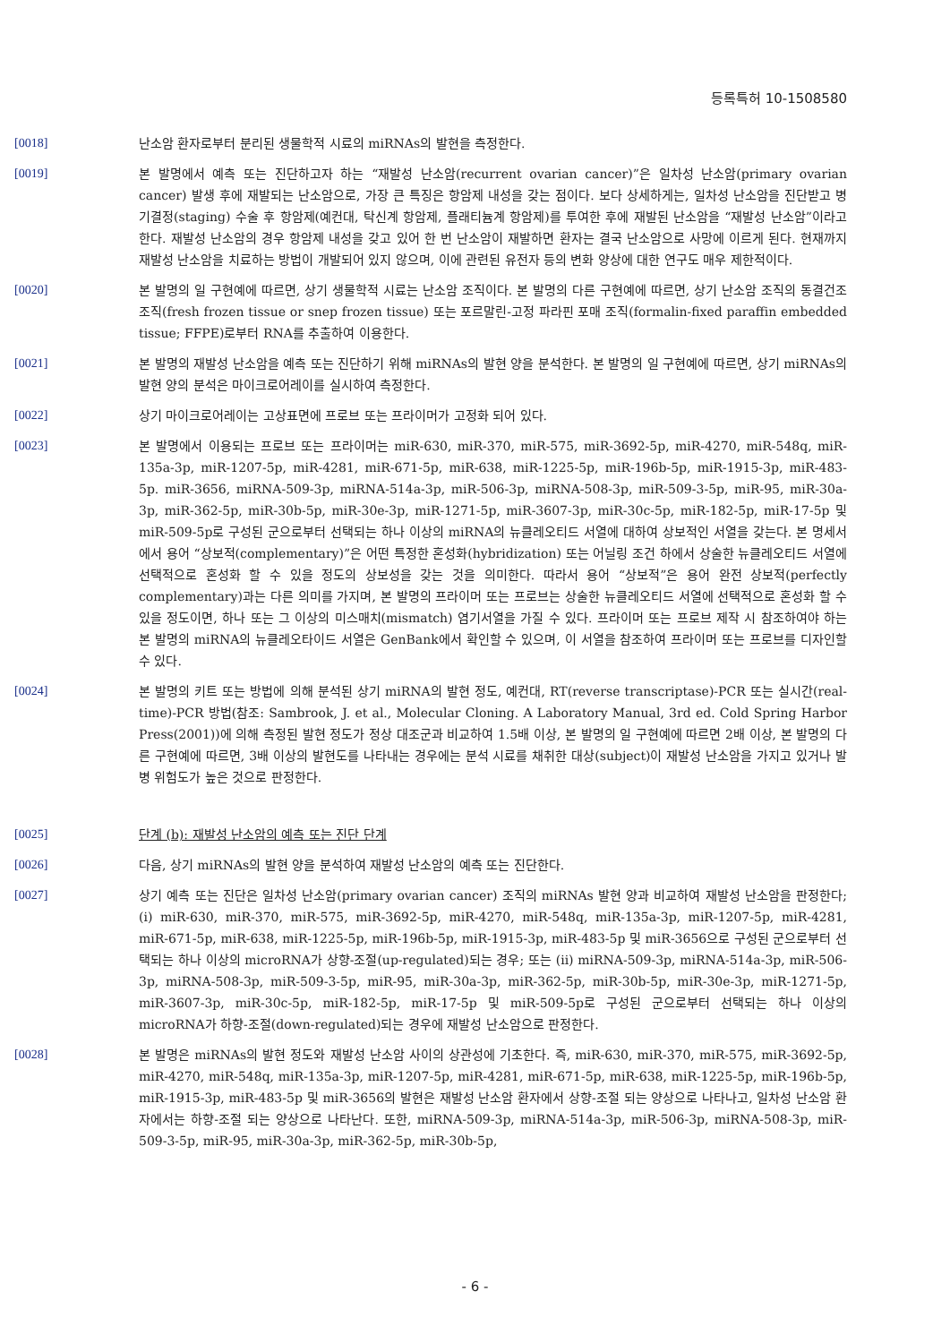등록특허 10-1508580
[0018] 난소암 환자로부터 분리된 생물학적 시료의 miRNAs의 발현을 측정한다.
[0019] 본 발명에서 예측 또는 진단하고자 하는 “재발성 난소암(recurrent ovarian cancer)”은 일차성 난소암(primary ovarian cancer) 발생 후에 재발되는 난소암으로, 가장 큰 특징은 항암제 내성을 갖는 점이다. 보다 상세하게는, 일차성 난소암을 진단받고 병기결정(staging) 수술 후 항암제(예컨대, 탁신계 항암제, 플래티늄계 항암제)를 투여한 후에 재발된 난소암을 “재발성 난소암”이라고 한다. 재발성 난소암의 경우 항암제 내성을 갖고 있어 한 번 난소암이 재발하면 환자는 결국 난소암으로 사망에 이르게 된다. 현재까지 재발성 난소암을 치료하는 방법이 개발되어 있지 않으며, 이에 관련된 유전자 등의 변화 양상에 대한 연구도 매우 제한적이다.
[0020] 본 발명의 일 구현예에 따르면, 상기 생물학적 시료는 난소암 조직이다. 본 발명의 다른 구현예에 따르면, 상기 난소암 조직의 동결건조 조직(fresh frozen tissue or snep frozen tissue) 또는 포르말린-고정 파라핀 포매 조직(formalin-fixed paraffin embedded tissue; FFPE)로부터 RNA를 추출하여 이용한다.
[0021] 본 발명의 재발성 난소암을 예측 또는 진단하기 위해 miRNAs의 발현 양을 분석한다. 본 발명의 일 구현예에 따르면, 상기 miRNAs의 발현 양의 분석은 마이크로어레이를 실시하여 측정한다.
[0022] 상기 마이크로어레이는 고상표면에 프로브 또는 프라이머가 고정화 되어 있다.
[0023] 본 발명에서 이용되는 프로브 또는 프라이머는 miR-630, miR-370, miR-575, miR-3692-5p, miR-4270, miR-548q, miR-135a-3p, miR-1207-5p, miR-4281, miR-671-5p, miR-638, miR-1225-5p, miR-196b-5p, miR-1915-3p, miR-483-5p. miR-3656, miRNA-509-3p, miRNA-514a-3p, miR-506-3p, miRNA-508-3p, miR-509-3-5p, miR-95, miR-30a-3p, miR-362-5p, miR-30b-5p, miR-30e-3p, miR-1271-5p, miR-3607-3p, miR-30c-5p, miR-182-5p, miR-17-5p 및 miR-509-5p로 구성된 군으로부터 선택되는 하나 이상의 miRNA의 뉴클레오티드 서열에 대하여 상보적인 서열을 갖는다. 본 명세서에서 용어 “상보적(complementary)”은 어떤 특정한 혼성화(hybridization) 또는 어닐링 조건 하에서 상술한 뉴클레오티드 서열에 선택적으로 혼성화 할 수 있을 정도의 상보성을 갖는 것을 의미한다. 따라서 용어 “상보적”은 용어 완전 상보적(perfectly complementary)과는 다른 의미를 가지며, 본 발명의 프라이머 또는 프로브는 상술한 뉴클레오티드 서열에 선택적으로 혼성화 할 수 있을 정도이면, 하나 또는 그 이상의 미스매치(mismatch) 염기서열을 가질 수 있다. 프라이머 또는 프로브 제작 시 참조하여야 하는 본 발명의 miRNA의 뉴클레오타이드 서열은 GenBank에서 확인할 수 있으며, 이 서열을 참조하여 프라이머 또는 프로브를 디자인할 수 있다.
[0024] 본 발명의 키트 또는 방법에 의해 분석된 상기 miRNA의 발현 정도, 예컨대, RT(reverse transcriptase)-PCR 또는 실시간(real-time)-PCR 방법(참조: Sambrook, J. et al., Molecular Cloning. A Laboratory Manual, 3rd ed. Cold Spring Harbor Press(2001))에 의해 측정된 발현 정도가 정상 대조군과 비교하여 1.5배 이상, 본 발명의 일 구현예에 따르면 2배 이상, 본 발명의 다른 구현예에 따르면, 3배 이상의 발현도를 나타내는 경우에는 분석 시료를 채취한 대상(subject)이 재발성 난소암을 가지고 있거나 발병 위험도가 높은 것으로 판정한다.
[0025] 단계 (b): 재발성 난소암의 예측 또는 진단 단계
[0026] 다음, 상기 miRNAs의 발현 양을 분석하여 재발성 난소암의 예측 또는 진단한다.
[0027] 상기 예측 또는 진단은 일차성 난소암(primary ovarian cancer) 조직의 miRNAs 발현 양과 비교하여 재발성 난소암을 판정한다; (i) miR-630, miR-370, miR-575, miR-3692-5p, miR-4270, miR-548q, miR-135a-3p, miR-1207-5p, miR-4281, miR-671-5p, miR-638, miR-1225-5p, miR-196b-5p, miR-1915-3p, miR-483-5p 및 miR-3656으로 구성된 군으로부터 선택되는 하나 이상의 microRNA가 상향-조절(up-regulated)되는 경우; 또는 (ii) miRNA-509-3p, miRNA-514a-3p, miR-506-3p, miRNA-508-3p, miR-509-3-5p, miR-95, miR-30a-3p, miR-362-5p, miR-30b-5p, miR-30e-3p, miR-1271-5p, miR-3607-3p, miR-30c-5p, miR-182-5p, miR-17-5p 및 miR-509-5p로 구성된 군으로부터 선택되는 하나 이상의 microRNA가 하향-조절(down-regulated)되는 경우에 재발성 난소암으로 판정한다.
[0028] 본 발명은 miRNAs의 발현 정도와 재발성 난소암 사이의 상관성에 기초한다. 즉, miR-630, miR-370, miR-575, miR-3692-5p, miR-4270, miR-548q, miR-135a-3p, miR-1207-5p, miR-4281, miR-671-5p, miR-638, miR-1225-5p, miR-196b-5p, miR-1915-3p, miR-483-5p 및 miR-3656의 발현은 재발성 난소암 환자에서 상향-조절 되는 양상으로 나타나고, 일차성 난소암 환자에서는 하향-조절 되는 양상으로 나타난다. 또한, miRNA-509-3p, miRNA-514a-3p, miR-506-3p, miRNA-508-3p, miR-509-3-5p, miR-95, miR-30a-3p, miR-362-5p, miR-30b-5p,
- 6 -